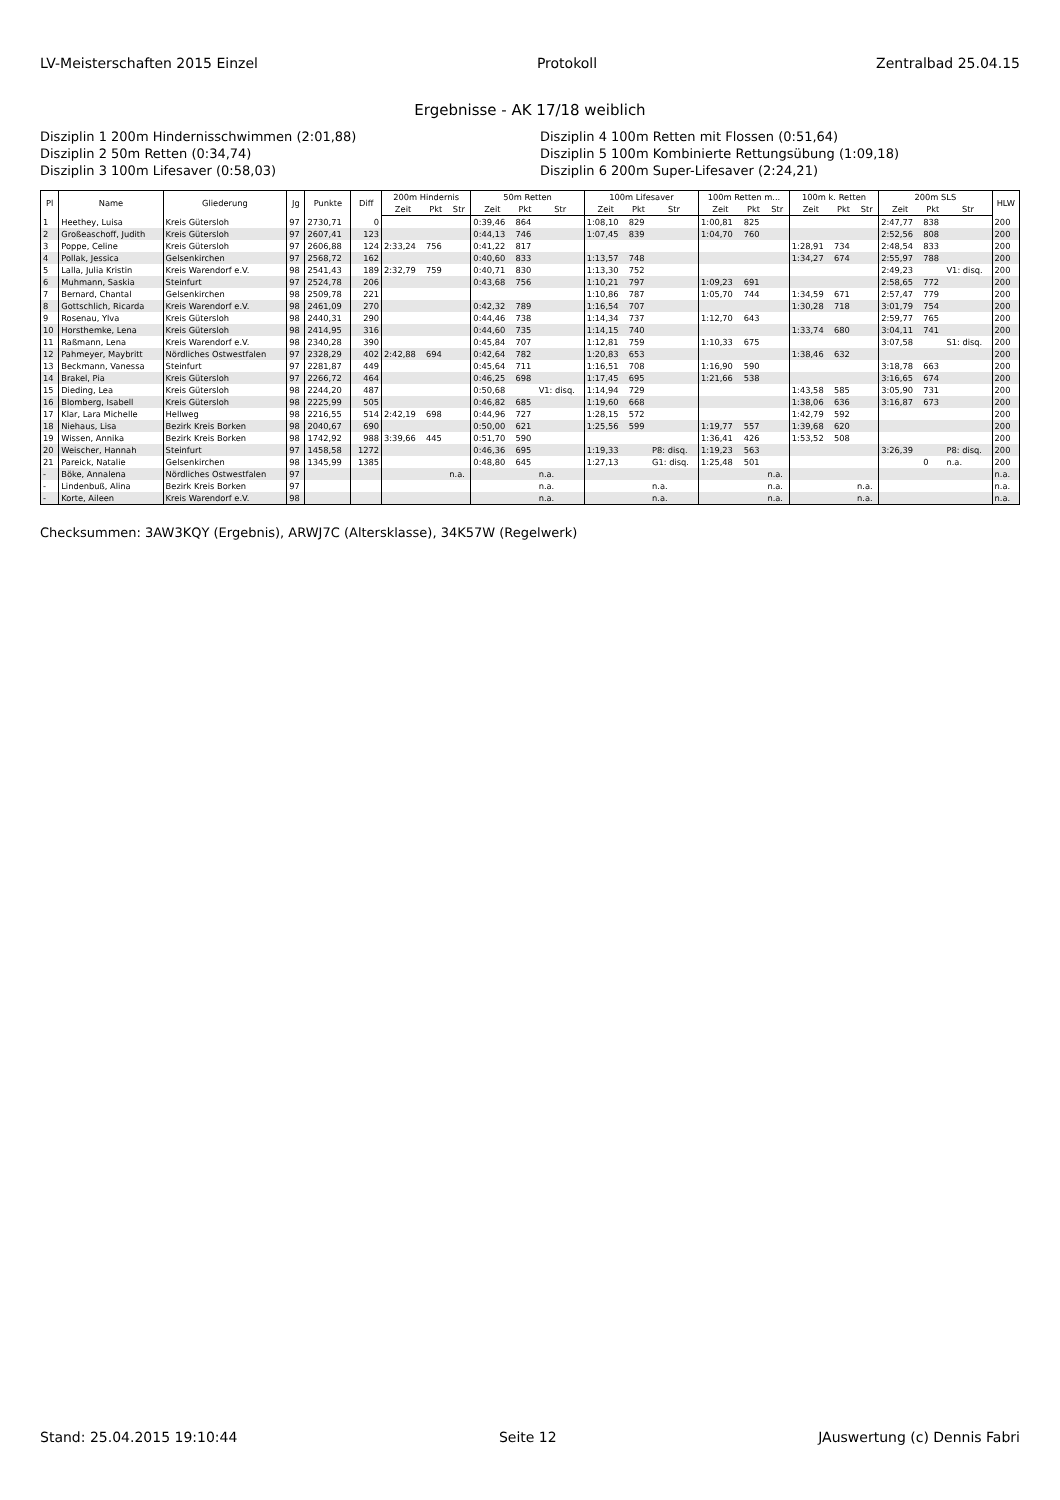LV-Meisterschaften 2015 Einzel Protokoll Zentralbad 25.04.15
Ergebnisse - AK 17/18 weiblich
Disziplin 1 200m Hindernisschwimmen (2:01,88)
Disziplin 4 100m Retten mit Flossen (0:51,64)
Disziplin 2 50m Retten (0:34,74)
Disziplin 5 100m Kombinierte Rettungsübung (1:09,18)
Disziplin 3 100m Lifesaver (0:58,03)
Disziplin 6 200m Super-Lifesaver (2:24,21)
| Pl | Name | Gliederung | Jg | Punkte | Diff | 200m Hindernis | | | 50m Retten | | | 100m Lifesaver | | | 100m Retten m... | | | 100m k. Retten | | | 200m SLS | | | HLW |
| --- | --- | --- | --- | --- | --- | --- | --- | --- | --- | --- | --- | --- | --- | --- | --- | --- | --- | --- | --- | --- | --- | --- | --- | --- |
| | | | | | | Zeit | Pkt | Str | Zeit | Pkt | Str | Zeit | Pkt | Str | Zeit | Pkt | Str | Zeit | Pkt | Str | Zeit | Pkt | Str | |
| 1 | Heethey, Luisa | Kreis Gütersloh | 97 | 2730,71 | 0 | | | | 0:39,46 | 864 | | 1:08,10 | 829 | | 1:00,81 | 825 | | | | | 2:47,77 | 838 | | 200 |
| 2 | Großeaschoff, Judith | Kreis Gütersloh | 97 | 2607,41 | 123 | | | | 0:44,13 | 746 | | 1:07,45 | 839 | | 1:04,70 | 760 | | | | | 2:52,56 | 808 | | 200 |
| 3 | Poppe, Celine | Kreis Gütersloh | 97 | 2606,88 | 124 | 2:33,24 | 756 | | 0:41,22 | 817 | | | | | | | | 1:28,91 | 734 | | 2:48,54 | 833 | | 200 |
| 4 | Pollak, Jessica | Gelsenkirchen | 97 | 2568,72 | 162 | | | | 0:40,60 | 833 | | 1:13,57 | 748 | | | | | 1:34,27 | 674 | | 2:55,97 | 788 | | 200 |
| 5 | Lalla, Julia Kristin | Kreis Warendorf e.V. | 98 | 2541,43 | 189 | 2:32,79 | 759 | | 0:40,71 | 830 | | 1:13,30 | 752 | | | | | | | | 2:49,23 | | V1: disq. | 200 |
| 6 | Muhmann, Saskia | Steinfurt | 97 | 2524,78 | 206 | | | | 0:43,68 | 756 | | 1:10,21 | 797 | | 1:09,23 | 691 | | | | | 2:58,65 | 772 | | 200 |
| 7 | Bernard, Chantal | Gelsenkirchen | 98 | 2509,78 | 221 | | | | | | | 1:10,86 | 787 | | 1:05,70 | 744 | | 1:34,59 | 671 | | 2:57,47 | 779 | | 200 |
| 8 | Gottschlich, Ricarda | Kreis Warendorf e.V. | 98 | 2461,09 | 270 | | | | 0:42,32 | 789 | | 1:16,54 | 707 | | | | | 1:30,28 | 718 | | 3:01,79 | 754 | | 200 |
| 9 | Rosenau, Ylva | Kreis Gütersloh | 98 | 2440,31 | 290 | | | | 0:44,46 | 738 | | 1:14,34 | 737 | | 1:12,70 | 643 | | | | | 2:59,77 | 765 | | 200 |
| 10 | Horsthemke, Lena | Kreis Gütersloh | 98 | 2414,95 | 316 | | | | 0:44,60 | 735 | | 1:14,15 | 740 | | | | | 1:33,74 | 680 | | 3:04,11 | 741 | | 200 |
| 11 | Raßmann, Lena | Kreis Warendorf e.V. | 98 | 2340,28 | 390 | | | | 0:45,84 | 707 | | 1:12,81 | 759 | | 1:10,33 | 675 | | | | | 3:07,58 | | S1: disq. | 200 |
| 12 | Pahmeyer, Maybritt | Nördliches Ostwestfalen | 97 | 2328,29 | 402 | 2:42,88 | 694 | | 0:42,64 | 782 | | 1:20,83 | 653 | | | | | 1:38,46 | 632 | | | | | 200 |
| 13 | Beckmann, Vanessa | Steinfurt | 97 | 2281,87 | 449 | | | | 0:45,64 | 711 | | 1:16,51 | 708 | | 1:16,90 | 590 | | | | | 3:18,78 | 663 | | 200 |
| 14 | Brakel, Pia | Kreis Gütersloh | 97 | 2266,72 | 464 | | | | 0:46,25 | 698 | | 1:17,45 | 695 | | 1:21,66 | 538 | | | | | 3:16,65 | 674 | | 200 |
| 15 | Dieding, Lea | Kreis Gütersloh | 98 | 2244,20 | 487 | | | | 0:50,68 | | V1: disq. | 1:14,94 | 729 | | | | | 1:43,58 | 585 | | 3:05,90 | 731 | | 200 |
| 16 | Blomberg, Isabell | Kreis Gütersloh | 98 | 2225,99 | 505 | | | | 0:46,82 | 685 | | 1:19,60 | 668 | | | | | 1:38,06 | 636 | | 3:16,87 | 673 | | 200 |
| 17 | Klar, Lara Michelle | Hellweg | 98 | 2216,55 | 514 | 2:42,19 | 698 | | 0:44,96 | 727 | | 1:28,15 | 572 | | | | | 1:42,79 | 592 | | | | | 200 |
| 18 | Niehaus, Lisa | Bezirk Kreis Borken | 98 | 2040,67 | 690 | | | | 0:50,00 | 621 | | 1:25,56 | 599 | | 1:19,77 | 557 | | 1:39,68 | 620 | | | | | 200 |
| 19 | Wissen, Annika | Bezirk Kreis Borken | 98 | 1742,92 | 988 | 3:39,66 | 445 | | 0:51,70 | 590 | | | | | 1:36,41 | 426 | | 1:53,52 | 508 | | | | | 200 |
| 20 | Weischer, Hannah | Steinfurt | 97 | 1458,58 | 1272 | | | | 0:46,36 | 695 | | 1:19,33 | | P8: disq. | 1:19,23 | 563 | | | | | 3:26,39 | | P8: disq. | 200 |
| 21 | Pareick, Natalie | Gelsenkirchen | 98 | 1345,99 | 1385 | | | | 0:48,80 | 645 | | 1:27,13 | | G1: disq. | 1:25,48 | 501 | | | | | | 0 | n.a. | 200 |
| - | Böke, Annalena | Nördliches Ostwestfalen | 97 | | | | | n.a. | | | n.a. | | | | | | n.a. | | | | | | | n.a. |
| - | Lindenbuß, Alina | Bezirk Kreis Borken | 97 | | | | | | | | n.a. | | | n.a. | | | n.a. | | | n.a. | | | | n.a. |
| - | Korte, Aileen | Kreis Warendorf e.V. | 98 | | | | | | | | n.a. | | | n.a. | | | n.a. | | | n.a. | | | | n.a. |
Checksummen: 3AW3KQY (Ergebnis), ARWJ7C (Altersklasse), 34K57W (Regelwerk)
Stand: 25.04.2015 19:10:44 Seite 12 JAuswertung (c) Dennis Fabri